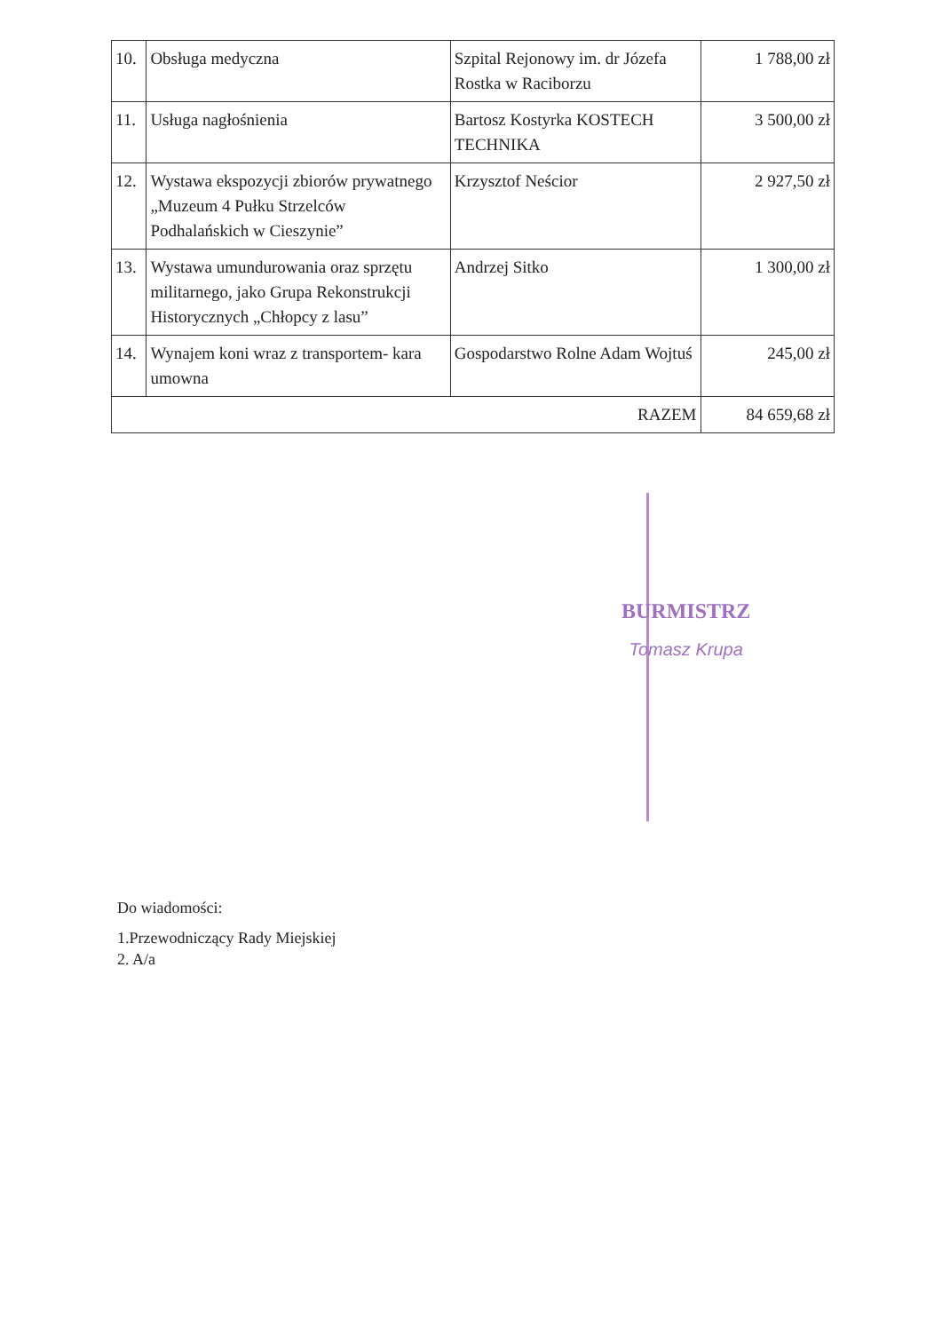| 10. | Obsługa medyczna | Szpital Rejonowy im. dr Józefa Rostka w Raciborzu | 1 788,00 zł |
| 11. | Usługa nagłośnienia | Bartosz Kostyrka KOSTECH TECHNIKA | 3 500,00 zł |
| 12. | Wystawa ekspozycji zbiorów prywatnego „Muzeum 4 Pułku Strzelców Podhalańskich w Cieszynie” | Krzysztof Neścior | 2 927,50 zł |
| 13. | Wystawa umundurowania oraz sprzętu militarnego, jako Grupa Rekonstrukcji Historycznych „Chłopcy z lasu” | Andrzej Sitko | 1 300,00 zł |
| 14. | Wynajem koni wraz z transportem- kara umowna | Gospodarstwo Rolne Adam Wojtuś | 245,00 zł |
| RAZEM | | | 84 659,68 zł |
BURMISTRZ
Tomasz Krupa
Do wiadomości:
1.Przewodniczący Rady Miejskiej
2. A/a